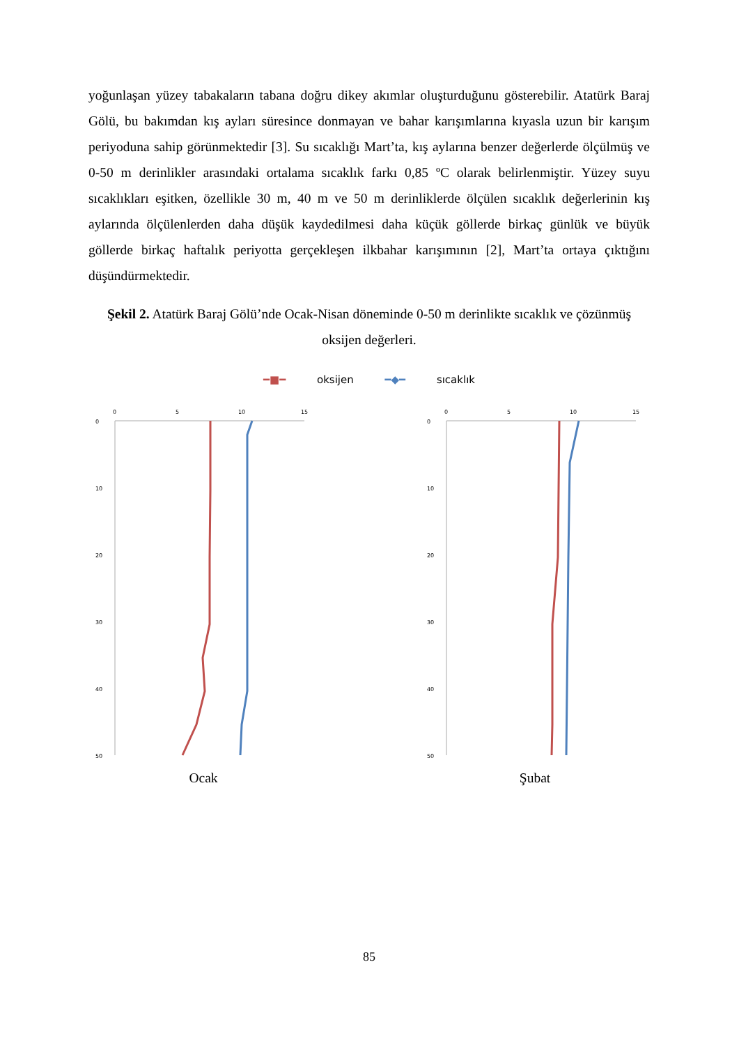yoğunlaşan yüzey tabakaların tabana doğru dikey akımlar oluşturduğunu gösterebilir. Atatürk Baraj Gölü, bu bakımdan kış ayları süresince donmayan ve bahar karışımlarına kıyasla uzun bir karışım periyoduna sahip görünmektedir [3]. Su sıcaklığı Mart’ta, kış aylarına benzer değerlerde ölçülmüş ve 0-50 m derinlikler arasındaki ortalama sıcaklık farkı 0,85 ºC olarak belirlenmiştir. Yüzey suyu sıcaklıkları eşitken, özellikle 30 m, 40 m ve 50 m derinliklerde ölçülen sıcaklık değerlerinin kış aylarında ölçülenlerden daha düşük kaydedilmesi daha küçük göllerde birkaç günlük ve büyük göllerde birkaç haftalık periyotta gerçekleşen ilkbahar karışımının [2], Mart’ta ortaya çıktığını düşündürmektedir.
Şekil 2. Atatürk Baraj Gölü’nde Ocak-Nisan döneminde 0-50 m derinlikte sıcaklık ve çözünmüş oksijen değerleri.
━■━ oksijen ━◆━ sıcaklık
0
5
10
15
0
10
20
30
40
50
Ocak
0
5
10
15
0
10
20
30
40
50
Şubat
85